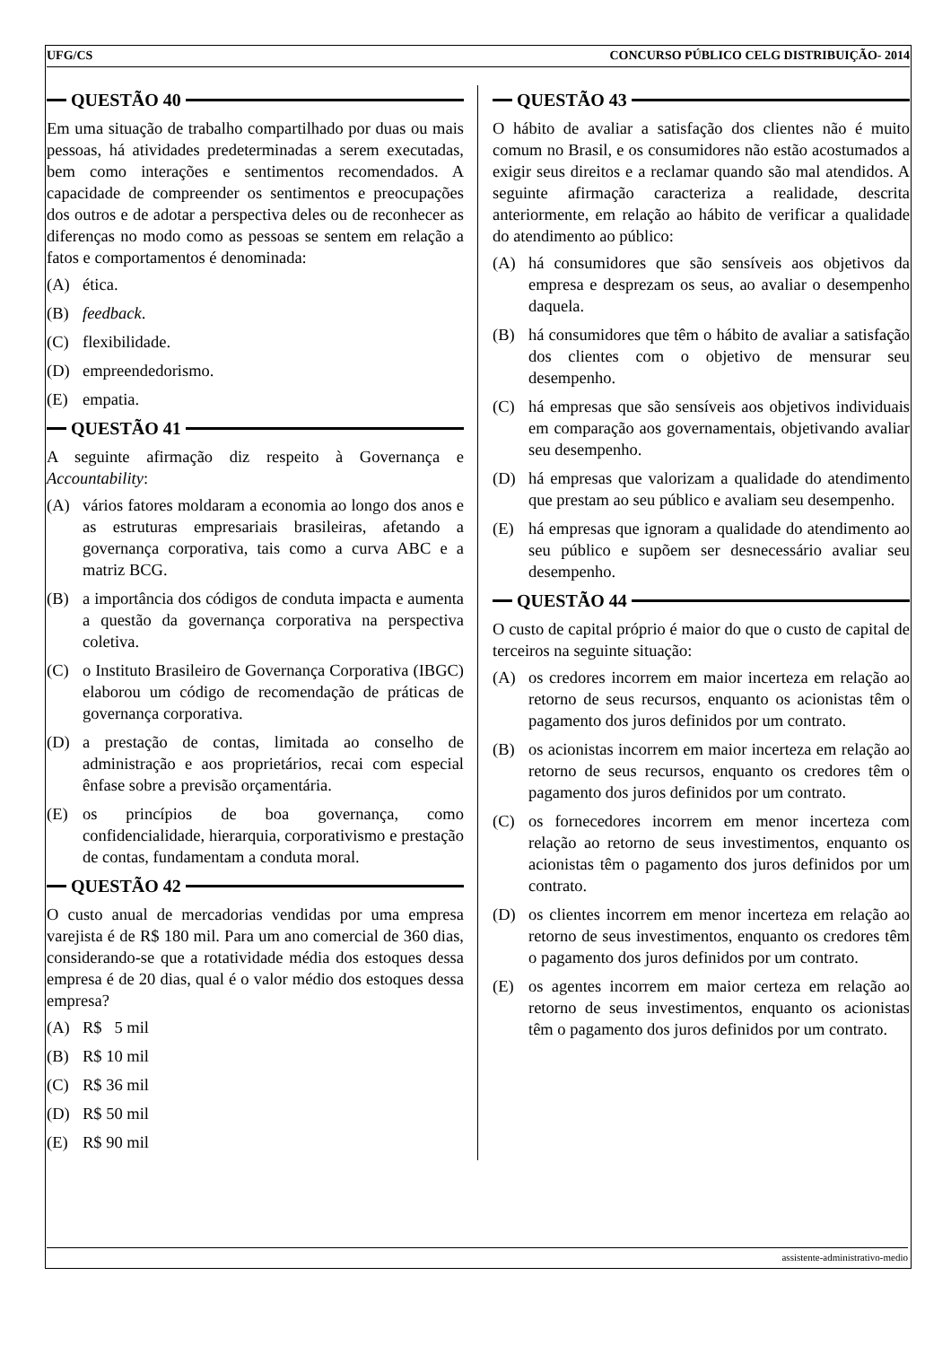UFG/CS CONCURSO PÚBLICO CELG DISTRIBUIÇÃO- 2014
QUESTÃO 40
Em uma situação de trabalho compartilhado por duas ou mais pessoas, há atividades predeterminadas a serem executadas, bem como interações e sentimentos recomendados. A capacidade de compreender os sentimentos e preocupações dos outros e de adotar a perspectiva deles ou de reconhecer as diferenças no modo como as pessoas se sentem em relação a fatos e comportamentos é denominada:
(A) ética.
(B) feedback.
(C) flexibilidade.
(D) empreendedorismo.
(E) empatia.
QUESTÃO 41
A seguinte afirmação diz respeito à Governança e Accountability:
(A) vários fatores moldaram a economia ao longo dos anos e as estruturas empresariais brasileiras, afetando a governança corporativa, tais como a curva ABC e a matriz BCG.
(B) a importância dos códigos de conduta impacta e aumenta a questão da governança corporativa na perspectiva coletiva.
(C) o Instituto Brasileiro de Governança Corporativa (IBGC) elaborou um código de recomendação de práticas de governança corporativa.
(D) a prestação de contas, limitada ao conselho de administração e aos proprietários, recai com especial ênfase sobre a previsão orçamentária.
(E) os princípios de boa governança, como confidencialidade, hierarquia, corporativismo e prestação de contas, fundamentam a conduta moral.
QUESTÃO 42
O custo anual de mercadorias vendidas por uma empresa varejista é de R$ 180 mil. Para um ano comercial de 360 dias, considerando-se que a rotatividade média dos estoques dessa empresa é de 20 dias, qual é o valor médio dos estoques dessa empresa?
(A) R$ 5 mil
(B) R$ 10 mil
(C) R$ 36 mil
(D) R$ 50 mil
(E) R$ 90 mil
QUESTÃO 43
O hábito de avaliar a satisfação dos clientes não é muito comum no Brasil, e os consumidores não estão acostumados a exigir seus direitos e a reclamar quando são mal atendidos. A seguinte afirmação caracteriza a realidade, descrita anteriormente, em relação ao hábito de verificar a qualidade do atendimento ao público:
(A) há consumidores que são sensíveis aos objetivos da empresa e desprezam os seus, ao avaliar o desempenho daquela.
(B) há consumidores que têm o hábito de avaliar a satisfação dos clientes com o objetivo de mensurar seu desempenho.
(C) há empresas que são sensíveis aos objetivos individuais em comparação aos governamentais, objetivando avaliar seu desempenho.
(D) há empresas que valorizam a qualidade do atendimento que prestam ao seu público e avaliam seu desempenho.
(E) há empresas que ignoram a qualidade do atendimento ao seu público e supõem ser desnecessário avaliar seu desempenho.
QUESTÃO 44
O custo de capital próprio é maior do que o custo de capital de terceiros na seguinte situação:
(A) os credores incorrem em maior incerteza em relação ao retorno de seus recursos, enquanto os acionistas têm o pagamento dos juros definidos por um contrato.
(B) os acionistas incorrem em maior incerteza em relação ao retorno de seus recursos, enquanto os credores têm o pagamento dos juros definidos por um contrato.
(C) os fornecedores incorrem em menor incerteza com relação ao retorno de seus investimentos, enquanto os acionistas têm o pagamento dos juros definidos por um contrato.
(D) os clientes incorrem em menor incerteza em relação ao retorno de seus investimentos, enquanto os credores têm o pagamento dos juros definidos por um contrato.
(E) os agentes incorrem em maior certeza em relação ao retorno de seus investimentos, enquanto os acionistas têm o pagamento dos juros definidos por um contrato.
assistente-administrativo-medio